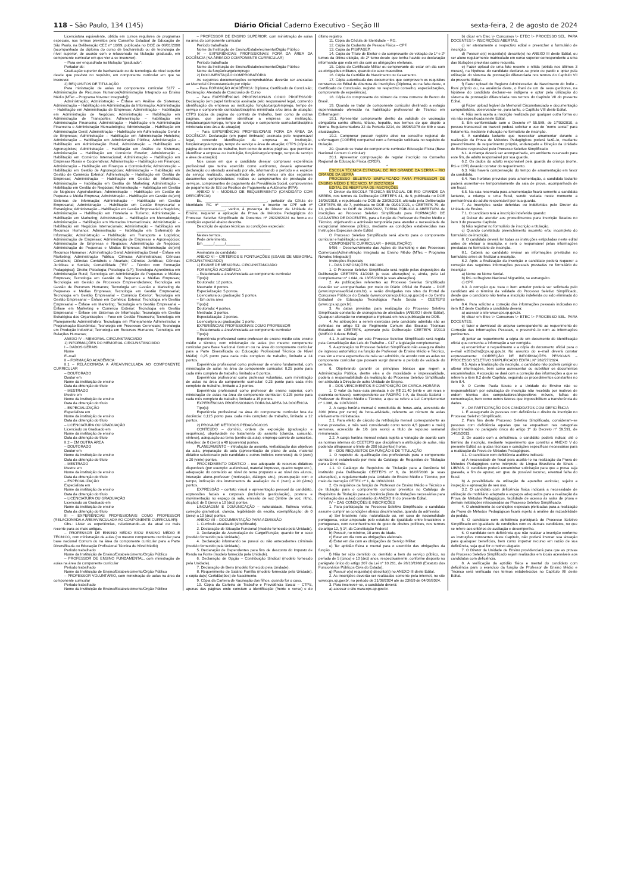118 – São Paulo, 134 (145) Diário Oficial Caderno Executivo - Seção III sexta-feira, 2 de agosto de 2024
Licenciatura equivalente, obtida em cursos regulares de programas especiais, nos termos previstos pelo Conselho Estadual de Educação de São Paulo, na Deliberação CEE nº 10/99, publicada no DOE de 08/01/2000 (acompanhado do diploma do curso de bacharelado ou de tecnologia de nível superior, de acordo com o relacionado na titulação graduado, em componente curricular em que vier a se inscrever).
– Para ser enquadrado na titulação "graduado":
Portador de:
Graduação superior de bacharelado ou de tecnologia de nível superior desde que previsto no requisito, em componente curricular em que se inscrever.
2) REQUISITOS DE TITULAÇÃO
Para ministração de aulas no componente curricular 5177 – Administração de Recursos Humanos(Administração Integrado ao Ensino Médio (MTec – Programa Novotec Integrado)):
Administração; Administração – Ênfase em Análise de Sistemas; Administração – Habilitação em Administração da Informação; Administração – Habilitação em Administração de Empresas; Administração – Habilitação em Administração de Negócios; Administração – Habilitação em Administração de Transportes; Administração – Habilitação em Administração Financeira; Administração – Habilitação em Administração Financeira e Administração Mercadológica; Administração – Habilitação em Administração Geral; Administração – Habilitação em Administração Geral e de Empresas; Administração – Habilitação em Administração Hoteleira; Administração – Habilitação em Administração Pública; Administração – Habilitação em Administração Rural; Administração – Habilitação em Agronegócios; Administração – Habilitação em Análise de Sistemas; Administração – Habilitação em Comércio Exterior; Administração – Habilitação em Comércio Internacional; Administração – Habilitação em Empresas Rurais e Cooperativas; Administração – Habilitação em Finanças; Administração – Habilitação em Finanças e Controladoria; Administração – Habilitação em Gestão de Agronegócios; Administração – Habilitação em Gestão de Comércio Exterior; Administração – Habilitação em Gestão de Empresas; Administração – Habilitação em Gestão de Informática; Administração – Habilitação em Gestão de Marketing; Administração – Habilitação em Gestão de Negócios; Administração – Habilitação em Gestão de Negócios Agroindustriais; Administração – Habilitação em Gestão de Pequena e Média Empresa; Administração – Habilitação em Gestão de(em) Sistemas de Informação; Administração – Habilitação em Gestão Empresarial; Administração – Habilitação em Gestão Empresarial e Estratégica; Administração – Habilitação em Gestão Empresarial e Negócios; Administração – Habilitação em Hotelaria e Turismo; Administração – Habilitação em Marketing; Administração – Habilitação em Mercadologia; Administração – Habilitação em Mercados Internacionais; Administração – Habilitação em Negócios Internacionais; Administração – Habilitação em Recursos Humanos; Administração – Habilitação em Sistema(s) de Informação; Administração – Habilitação em Transporte e Logística; Administração de Empresas; Administração de Empresas e Agronegócios; Administração de Empresas e Negócios; Administração de Negócios; Administração de Pequenas e Médias Empresas; Administração de(em) Recursos Humanos ; Administração Geral; Administração Geral – Ênfase em Marketing; Administração Pública; Ciências Administrativas; Ciências Contábeis; Ciências Contábeis e Atuariais; Ciências Jurídicas; Ciências Jurídicas e Sociais; Contabilidade ("EII" – Técnico com Formação Pedagógica); Direito; Psicologia; Psicologia (LP); Tecnologia Agronômica em Administração Rural; Tecnologia em Administração de Pequenas e Médias Empresas; Tecnologia em Gestão de Pequenas e Médias Empresas; Tecnologia em Gestão de Processos Empreendedores; Tecnologia em Gestão de Recursos Humanos; Tecnologia em Gestão e Marketing de Pequenas e Médias Empresas; Tecnologia em Gestão Empresarial; Tecnologia em Gestão Empresarial – Comércio Exterior; Tecnologia em Gestão Empresarial – Ênfase em Comércio Exterior; Tecnologia em Gestão Empresarial – Ênfase em Marketing; Tecnologia em Gestão Empresarial – Ênfase em Marketing e Comércio Exterior; Tecnologia em Gestão Empresarial – Ênfase em Sistemas de Informação; Tecnologia em Gestão Estratégica das Organizações – Foco em Gestão Financeira; Tecnologia em Planejamento Administrativo; Tecnologia em Planejamento Administrativo e Programação Econômica; Tecnologia em Processos Gerenciais; Tecnologia em Produção Industrial; Tecnologia em Recursos Humanos; Tecnologia em Relações Humanas;
ANEXO IV – MEMORIAL CIRCUNSTANCIADO
1) INFORMAÇÕES DO MEMORIAL CIRCUNSTANCIADO
I – DADOS GERAIS:
Nome
E–mail
II – FORMAÇÃO ACADÊMICA:
II.1 – RELACIONADA A ÁREA/VINCULADA AO COMPONENTE CURRICULAR
– DOUTORADO
Doutor em
Nome da instituição de ensino
Data da obtenção do título
– MESTRADO
Mestre em
Nome da instituição de ensino
Data da obtenção do título
– ESPECIALIZAÇÃO
Especialista em
Nome da instituição de ensino
Data da obtenção do título
– LICENCIATURA OU GRADUAÇÃO
Licenciado ou Graduado em
Nome da instituição de ensino
Data da obtenção do título
II.2 – EM OUTRA ÁREA
– DOUTORADO
Doutor em
Nome da instituição de ensino
Data da obtenção do título
– MESTRADO
Mestre em
Nome da instituição de ensino
Data da obtenção do título
– ESPECIALIZAÇÃO
Especialista em
Nome da instituição de ensino
Data da obtenção do título
– LICENCIATURA OU GRADUAÇÃO
Licenciado ou Graduado em
Nome da instituição de ensino
Data da obtenção do título
III – EXPERIÊNCIAS PROFISSIONAIS COMO PROFESSOR (RELACIONADA A ÁREA/VINCULADA AO COMPONENTE CURRICULAR):
Obs.: Listar as experiências, relacionando–as da atual ou mais recente para as mais antigas.
– PROFESSOR DE ENSINO MÉDIO E/OU ENSINO MÉDIO E TÉCNICO, com ministração de aulas (no mesmo componente curricular para base nacional Comum ou na área do componente curricular para a Parte Diversificada ou Educação Profissional Técnica de Nível Médio)
Período trabalhado
Nome da Instituição de Ensino/Estabelecimento/Órgão Público
– PROFESSOR DE ENSINO FUNDAMENTAL, com ministração de aulas na área do componente curricular
Período trabalhado
Nome da Instituição de Ensino/Estabelecimento/Órgão Público
– PROFESSOR VOLUNTÁRIO, com ministração de aulas na área do componente curricular
Período trabalhado
Nome da Instituição de Ensino/Estabelecimento/Órgão Público
– PROFESSOR DE ENSINO SUPERIOR, com ministração de aulas na área do componente curricular
Período trabalhado
Nome da Instituição de Ensino/Estabelecimento/Órgão Público
IV – EXPERIÊNCIAS PROFISSIONAIS FORA DA ÁREA DA DOCÊNCIA (NA ÁREA DO COMPONENTE CURRICULAR)
Período trabalhado
Nome da Instituição de Ensino/Estabelecimento/Órgão Público
Nome da função/cargo/emprego
2) DOCUMENTAÇÃO COMPROBATÓRIA
As seguintes documentações comprobatórias deverão ser anexadas ao Memorial Circunstanciado por cópia:
– Para FORMAÇÃO ACADÊMICA: Diploma; Certificado de Conclusão; Declaração; Atestado de Conclusão de Curso
– Para EXPERIÊNCIAS PROFISSIONAIS COMO PROFESSOR: Declaração (em papel timbrado) assinada pelo responsável legal, contendo identificação da empresa ou instituição, função/cargo/emprego, tempo de serviço e componente curricular/disciplina ministrada e/ou área de atuação; CTPS (cópia da página do contrato de trabalho, bem como de outras páginas. que permitam identificar a empresa ou instituição, função/cargo/emprego, tempo de serviço e componente curricular/disciplina ministrada e/ou área de atuação)
– Para EXPERIÊNCIAS PROFISSIONAIS FORA DA ÁREA DA DOCÊNCIA: Declaração (em papel timbrado) assinada pelo responsável legal, contendo identificação da empresa ou instituição, função/cargo/emprego, tempo de serviço e área de atuação; CTPS (cópia da página do contrato de trabalho, bem como de outras páginas. que permitam identificar a empresa ou instituição, função/cargo/emprego, tempo de serviço e área de atuação)
Nos casos em que o candidato desejar comprovar experiência profissional que tenha exercido como autônomo, deverá apresentar declaração ou atestado assinado por ele, informando o período e a espécie do serviço realizado, acompanhado de pelo menos um dos seguintes documentos comprobatórios: recibos ou comprovantes de prestação de serviços, comprovantes de pagamento da Previdência Social, comprovantes de pagamento de ISS ou Recibos de Pagamento a Autônomo (RPA).
ANEXO V – MODELO DE REQUERIMENTO (CANDIDATO COM DEFICIÊNCIA)
Eu, ______________________________, portador da Célula de Identidade RG nº ___________________ e inscrito no CPF sob nº ___________________, venho, à presença do Diretor da Unidade de Ensino, requerer a aplicação da Prova de Métodos Pedagógicos do Processo Seletivo Simplificado de Docentes nº 282/26/2024 na forma ou condição especial abaixo descrita.
Descrição de ajudas técnicas ou condições especiais:
____________________________________
Nestes termos,
Pede deferimento.
Em _____/_____/_______
____________________________________
Assinatura do candidato
ANEXO VI – CRITÉRIOS E PONTUAÇÕES (EXAME DE MEMORIAL CIRCUNSTANCIADO)
1) EXAME DE MEMORIAL CIRCUNSTANCIADO
FORMAÇÃO ACADÊMICA
– Relacionada a área/vinculada ao componente curricular
Tipo(s):
Doutorado: 12 pontos.
Mestrado: 8 pontos.
Especialização: 5 pontos.
Licenciatura ou graduação: 5 pontos.
– Em outra área
Tipo(s):
Doutorado: 4 pontos.
Mestrado: 3 pontos.
Especialização: 2 pontos.
Licenciatura ou graduação: 1 ponto.
EXPERIÊNCIAS PROFISSIONAIS COMO PROFESSOR
– Relacionada a área/vinculada ao componente curricular
Tipo(s):
Experiência profissional como professor de ensino médio e/ou ensino médio e técnico, com ministração de aulas (no mesmo componente curricular para Base Nacional Comum ou na área do componente curricular para a Parte Diversificada ou Educação Profissional Técnica de Nível Médio): 0,25 ponto para cada mês completo de trabalho, limitado a 24 pontos.
Experiência profissional como professor de ensino fundamental, com ministração de aulas na área do componente curricular: 0,25 ponto para cada mês completo de trabalho, limitado a 6 pontos.
Experiência profissional como professor voluntário, com ministração de aulas na área do componente curricular: 0,25 ponto para cada mês completo de trabalho, limitado a 3 pontos.
Experiência profissional como professor de ensino superior, com ministração de aulas na área do componente curricular: 0,125 ponto para cada mês completo de trabalho, limitado a 15 pontos.
EXPERIÊNCIAS PROFISSIONAIS FORA DA ÁREA DA DOCÊNCIA
Tipo(s):
Experiência profissional na área do componente curricular fora da docência: 0,125 ponto para cada mês completo de trabalho, limitado a 12 pontos.
2) PROVA DE MÉTODOS PEDAGÓGICOS
CONTEÚDO – domínio, ordem de exposição (graduação e sequência), objetividade no tratamento do assunto (clareza, concisão, síntese), adequação ao tema (centro da aula), emprego correto de conceitos, relações: de 0 (zero) a 40 (quarenta) pontos.
PLANEJAMENTO – introdução do assunto, verbalização dos objetivos da aula, preparação da aula (apresentação do plano de aula, material didático selecionado pelo candidato e outros indícios concretos): de 0 (zero) a 20 (vinte) pontos.
PROCEDIMENTO DIDÁTICO – uso adequado de recursos didáticos disponíveis (por exemplo: audiovisual, material impresso, quadro negro etc.), adequação do conteúdo ao nível do tema proposto e ao nível dos alunos, interação aluno–professor (motivação, diálogos etc.), preocupação com o tempo, indicação dos instrumentos de avaliação: de 0 (zero) a 20 (vinte) pontos.
EXPRESSÃO – contato visual e apresentação pessoal do candidato, expressões faciais e corporais (incluindo gesticulação), postura e movimentação no espaço da sala, emissão de voz (timbre de voz, ritmo, dicção): de 0 (zero) a 10 (dez) pontos.
LINGUAGEM E COMUNICAÇÃO – naturalidade, fluência verbal, correção gramatical, clareza, legibilidade da escrita, exemplificação: de 0 (zero) a 10 (dez) pontos.
ANEXO VII – DOCUMENTAÇÃO PARA ADMISSÃO
1. Currículo atualizado (simplificado).
2. Declaração de Situação Funcional (modelo fornecido pela Unidade).
3. Declaração de Acumulação de Cargo/Função, quando for o caso (modelo fornecido pela Unidade).
4. Declaração informando se possui ou não antecedentes criminais (modelo fornecido pela Unidade).
5. Declaração de Dependentes para fins de desconto do Imposto de Renda na Fonte (modelo fornecido pela Unidade).
6. Declaração de Opção – Contribuição Sindical (modelo fornecido pela Unidade).
7. Declaração de Bens (modelo fornecido pela Unidade).
8. Requerimento de Salário Família (modelo fornecido pela Unidade), e cópia da(s) Certidão(ões) de Nascimento.
9. Cópia da Carteira de Vacinação dos filhos, quando for o caso.
10. Cópia da Carteira de Trabalho e Previdência Social – CTPS, apenas das páginas onde constam a identificação (frente e verso) e do último registro.
11. Cópia da Cédula de Identidade – RG.
12. Cópia do Cadastro de Pessoa Física – CPF.
13. Cópia do PIS/PASEP.
14. Cópia do Título de Eleitor e do comprovante de votação do 1º e 2º turnos da última eleição, do 2º turno desde que tenha havido ou declaração informando que está em dia com as obrigações eleitorais.
15. Cópia do Certificado Militar ou comprovante de estar em dia com as obrigações militares, quando do sexo masculino.
16. Cópia da Certidão de Nascimento ou Casamento.
17. Cópia autenticada dos documentos que comprovem os requisitos constantes do Edital de Abertura de Inscrições (Diploma, ou na falta deste, o Certificado de Conclusão, registro no respectivo conselho, especializações, comprovante de experiência).
18. Cópia do comprovante do número da conta corrente do Banco do Brasil.
19. Quando se tratar de componente curricular destinado a estágio supervisionado oferecido na habilitação profissional de Técnico em Enfermagem:
19.1. Apresentar comprovante dentro da validade de vacinação obrigatória contra difteria, tétano, hepatite, nos termos do que dispõe a Norma Regulamentadora 32 da Portaria 3214, de 08/06/1978 do Mtb e suas atualizações.
19.2. Comprovar possuir registro ativo no conselho regional de enfermagem (COREN) compatível com a formação solicitada no requisito de titulação.
20. Quando se tratar do componente curricular Educação Física (Base Nacional Comum Curricular):
20.1. Apresentar comprovação de regular inscrição no Conselho Regional de Educação Física (CREF).
*
ESCOLA TÉCNICA ESTADUAL DE RIO GRANDE DA SERRA – RIO GRANDE DA SERRA
PROCESSO SELETIVO SIMPLIFICADO PARA PROFESSOR DE ENSINO MÉDIO E TÉCNICO, Nº 282/27/2024
EDITAL DE ABERTURA DE INSCRIÇÕES
O Diretor da ESCOLA TÉCNICA ESTADUAL DE RIO GRANDE DA SERRA, nos termos da Deliberação CEETEPS 41, de 9, publicada no DOE 16/08/2018, e republicada no DOE de 23/08/2018, alterada pela Deliberação CEETEPS 68, de 7, publicada no DOE de 09/01/2021, e CEETEPS 79, de 13, publicada no DOE de 28/01/2022, TORNA PÚBLICA A ABERTURA de inscrições ao Processo Seletivo Simplificado para FORMAÇÃO DE CADASTRO DE DOCENTES, para a função de Professor de Ensino Médio e Técnico, objetivando a admissão temporária para atender a necessidade de excepcional interesse público, mediante as condições estabelecidas nas Instruções Especiais deste Edital.
O Processo Seletivo Simplificado será aberto para o componente curricular e habilitação a seguir:
COMPONENTE CURRICULAR – (HABILITAÇÃO):
5456 – Desenvolvimento das Ações de Marketing e dos Processos Comerciais(Administração Integrado ao Ensino Médio (MTec – Programa Novotec Integrado))
Instruções Especiais
I – DAS DISPOSIÇÕES INICIAIS
1. O Processo Seletivo Simplificado será regido pelas disposições da Deliberação CEETEPS 41/2018 (e suas alterações) e, ainda, pela Lei Complementar nº 1.044, de 13/05/2008 (e suas alterações).
2. As publicações referentes ao Processo Seletivo Simplificado deverão ser acompanhadas por meio do Diário Oficial do Estado – DOE (www.imprensaoficial.com.br), e serão divulgadas nos sites do Portal de Concursos Públicos do Estado (www.concursopublico.sp.gov.br) e do Centro Estadual de Educação Tecnológica Paula Souza – CEETEPS (www.cps.sp.gov.br).
3. As datas previstas para realização do Processo Seletivo Simplificado constarão de cronograma de atividades (ANEXO I deste Edital). Qualquer alteração no cronograma implicará em nova publicação no DOE.
4. As atribuições a serem exercidas pelo candidato admitido são as definidas no artigo 93 do Regimento Comum das Escolas Técnicas Estaduais do CEETEPS, aprovado pela Deliberação CEETEPS 3/2013 (ANEXO II deste Edital).
4.1. A admissão por este Processo Seletivo Simplificado será regida pela Consolidação das Leis do Trabalho – CLT e legislação complementar.
5. A aprovação no Processo Seletivo Simplificado não assegura direito de ingresso automático na função de Professor de Ensino Médio e Técnico, mas sim a mera expectativa de nela ser admitido, de acordo com as aulas no componente curricular que possam surgir durante o período de validade do certame.
6. Objetivando garantir os princípios básicos que regem a Administração Pública, dentre eles o de moralidade e impessoalidade, poderá a responsabilidade da realização do Processo Seletivo Simplificado ser atribuída à Direção de outra Unidade de Ensino.
II – DOS VENCIMENTOS E COMPOSIÇÃO DA CARGA–HORÁRIA
1. O valor da hora–aula prestada é de R$ 21,40 (vinte e um reais e quarenta centavos), correspondente ao PADRÃO I–A, da Escala Salarial – Professor de Ensino Médio e Técnico, a que se refere a Lei Complementar nº 1.388, de 11/07/2023.
2. A carga horária mensal é constituída de horas–aula, acrescida de 30% (trinta por cento) de hora–atividade, referente ao número de aulas efetivamente ministradas.
2.1. Para efeito de cálculo da retribuição mensal correspondente às horas prestadas, o mês será considerado como tendo 4,5 (quatro e meio) semanas, acrescido de 1/6 (um sexto) a título de repouso semanal remunerado.
2.2. A carga horária mensal estará sujeita a variação de acordo com as normas internas do CEETEPS que disciplinam a atribuição de aulas, não podendo ultrapassar o limite de 200 (duzentas) horas.
III – DOS REQUISITOS DA FUNÇÃO E DE TITULAÇÃO
1. O requisito de qualificação dos profissionais para o componente curricular é estabelecido por meio do Catálogo de Requisitos de Titulação para a Docência.
1.1. O Catálogo de Requisitos de Titulação para a Docência foi instituído pela Deliberação CEETEPS nº 6, de 16/07/2008 (e suas alterações), e regulamentado pela Unidade do Ensino Médio e Técnico, por meio da Instrução CETEC nº 1, de 19/02/2013.
2. Os requisitos da função de Professor de Ensino Médio e Técnico e de titulação para o componente curricular previstos no Catálogo de Requisitos de Titulação para a Docência (lista de titulações necessárias para ministração das aulas) constarão do ANEXO III do presente Edital.
IV – DAS CONDIÇÕES E INSCRIÇÕES
1. Para participação no Processo Seletivo Simplificado, o candidato assume cumprir as condições abaixo discriminadas, quando da admissão:
a) Ser brasileiro nato, naturalizado ou, em caso de nacionalidade portuguesa, estar amparado pelo estatuto de igualdade entre brasileiros e portugueses, com reconhecimento de gozo de direitos políticos, nos termos do artigo 12, § 1º, da Constituição Federal;
b) Possuir, no mínimo, 18 anos de idade.
c) Estar em dia com as obrigações eleitorais.
d) Estar em dia com as obrigações do Serviço Militar.
e) Ter aptidão física e mental para o exercício das obrigações da função.
f) Não ter sido demitido ou demitido a bem do serviço público, no período de 5 (cinco) e 10 (dez) anos, respectivamente, conforme disposto no parágrafo único do artigo 307 da Lei nº 10.261, de 28/10/1968 (Estatuto dos Funcionários Públicos Civis do Estado).
g) Possuir o(s) requisito(s) descrito(s) no ANEXO III deste Edital.
2. As inscrições deverão ser realizadas somente pela internet, no site www.cps.sp.gov.br, no período de 21/08/2024 até às 23h59 de 04/09/2024.
3. Para inscrever–se, o candidato deverá:
a) acessar o site www.cps.sp.gov.br.
b) clicar em Etec \> Concursos \> ETEC \> PROCESSO SEL. PARA DOCENTES \> INSCRIÇÕES ABERTAS.
c) ler atentamente o respectivo edital e preencher o formulário de inscrição.
d) Possuir o(s) requisito(s) descrito(s) no ANEXO III deste Edital, ou ser aluno regularmente matriculado em curso superior correspondente a uma das titulações previstas como requisito.
e) Fazer upload de uma foto recente e nítida (obtida nos últimos 3 meses), na hipótese do candidato declarar–se preto ou pardo e optar pela utilização do sistema de pontuação diferenciada nos termos do Capítulo VII do presente Edital.
f) Fazer upload do Registro Administrativo de Nascimento do Índio – Rani próprio ou, na ausência deste, o Rani de um de seus genitores, na hipótese do candidato declarar–se indígena e optar pela utilização do sistema de pontuação diferenciada nos termos do Capítulo VII do presente Edital.
g) Fazer upload legível do Memorial Circunstanciado e documentação comprobatória, observando–se, para tanto, o Capítulo VIII deste Edital.
4. Não será aceita a inscrição realizada por qualquer outra forma ou via não especificada neste Edital.
5. Em conformidade com o Decreto nº 55.588, de 17/03/2010, a pessoa transexual ou travesti poderá solicitar o uso do "nome social" para tratamento, mediante indicação no formulário de inscrição.
6. A candidata lactante que necessitar amamentar durante a realização da Prova de Métodos Pedagógicos poderá fazê–lo, mediante preenchimento de requerimento próprio, endereçado a Direção da Unidade de Ensino responsável pelo Processo Seletivo Simplificado.
6.1. A criança deverá ser acompanhada, em ambiente reservado para este fim, de adulto responsável por sua guarda.
6.2. Os dados do adulto responsável pela guarda da criança (nome, RG e CPF) deverão constar do requerimento.
6.3. Não haverá compensação do tempo de amamentação em favor da candidata.
6.4. Nos horários previstos para amamentação, a candidata lactante poderá ausentar–se temporariamente da sala de prova, acompanhada de um fiscal.
6.5. Na sala reservada para amamentação ficará somente a candidata lactante, a criança e uma fiscal, sendo vedada neste momento a permanência do adulto responsável por sua guarda.
7. As inscrições serão deferidas ou indeferidas pelo Diretor da Unidade de Ensino.
7.1. O candidato terá a inscrição indeferida quando:
a) Deixar de atender aos procedimentos para inscrição listados no item 3 do presente Capítulo.
b) Não registrar no formulário de inscrição a titulação.
c) Quando constatado preenchimento incorreto e/ou incompleto do formulário de inscrição.
8. O candidato deverá ler todas as instruções estipuladas neste edital antes de efetuar a inscrição, e será o responsável pelas informações prestadas no formulário de inscrição.
8.1. Caberá ao candidato revisar as informações prestadas no formulário antes de finalizar a inscrição.
8.2. Após a finalização da inscrição o candidato poderá requerer a correção das seguintes informações pessoais prestadas no formulário de inscrição:
a) Nome ou Nome Social.
b) RG ou Registro Nacional Migratório, se estrangeiro.
c) CPF.
8.3. A correção que trata o item anterior poderá ser solicitada pelo candidato até o término da validade do Processo Seletivo Simplificado, desde que o candidato não tenha a inscrição indeferida ou sido eliminado do certame.
8.4. Para solicitar a correção das informações pessoais indicadas no item 8.2 deste Capítulo o candidato deverá:
a) acessar o site www.cps.sp.gov.br.
b) clicar em Etec \> Concursos \> ETEC \> PROCESSO SEL. PARA DOCENTES.
c) fazer o download do arquivo correspondente ao requerimento de Correção das Informações Pessoais, e preenchê–lo com as informações pertinentes.
d) juntar ao requerimento a cópia de um documento de identificação oficial que contenha a informação a ser corrigida.
e) encaminhar o requerimento e a cópia do documento oficial para o e–mail e282adm@cps.sp.gov.br. No assunto do e–mail deverá constar expressamente: CORREÇÃO DE INFORMAÇÕES PESSOAIS – PROCESSO SELETIVO SIMPLIFICADO EDITAL Nº 282/27/2024.
8.5. Após a finalização da inscrição, o candidato não poderá corrigir ou alterar informações, bem como acrescentar ou substituir os documentos encaminhados. A exceção se dará com a correção das informações a que se referem o item 8.2 deste Capítulo, seguindo os procedimentos constantes no item 8.4.
9. O Centro Paula Souza e a Unidade de Ensino não se responsabilizam por solicitação de inscrição não recebida por motivos de ordem técnica dos computadores/dispositivos móveis, falhas de comunicação, bem como outros fatores que impossibilitem a transferência de dados.
V – DA PARTICIPAÇÃO DOS CANDIDATOS COM DEFICIÊNCIA
1. É assegurado às pessoas com deficiência o direito de inscrição no Processo Seletivo Simplificado.
2. Para fins deste Processo Seletivo Simplificado, consideram–se pessoas com deficiência aquelas que se enquadram nas categorias discriminadas no parágrafo único do artigo 1º do Decreto nº 59.591, de 14/10/2013.
3. De acordo com a deficiência, o candidato poderá indicar, até o término da inscrição, mediante requerimento que constitui o ANEXO V do presente Edital, as ajudas técnicas e condições específicas necessárias para a realização da Prova de Métodos Pedagógicos.
3.1. O candidato com deficiência auditiva indicará:
a) A necessidade de fiscal para auxiliá–lo na realização da Prova de Métodos Pedagógicos como intérprete de Língua Brasileira de Sinais – LIBRAS. O candidato poderá encaminhar solicitação para que a prova seja gravada, a fim de apurar, em grau de possível recurso, eventual falha do fiscal.
b) A possibilidade de utilização de aparelho auricular, sujeito a inspeção e aprovação de seu uso.
3.2. O candidato com deficiência física indicará a necessidade de utilização de mobiliário adaptado e espaços adequados para a realização da Prova de Métodos Pedagógicos, facilidade de acesso às salas de prova e demais instalações relacionadas ao Processo Seletivo Simplificado.
4. O atendimento às condições especiais pleiteadas para a realização da Prova de Métodos Pedagógicos ficará sujeito à análise da razoabilidade do pedido.
5. O candidato com deficiência participará do Processo Seletivo Simplificado em igualdade de condições com os demais candidatos, no que se refere aos critérios de avaliação e desempenho.
6. O candidato com deficiência que não realizar a inscrição conforme as instruções constantes deste Capítulo, não poderá invocar sua situação para quaisquer benefícios, bem como impetrar recurso em razão de sua deficiência, seja qual for o motivo alegado.
7. O Diretor da Unidade de Ensino providenciará para que as provas do Processo Seletivo Simplificado sejam realizadas em locais acessíveis aos candidatos com deficiência.
8. A verificação da aptidão física e mental do candidato com deficiência para o exercício da função de Professor de Ensino Médio e Técnico será verificada nos termos estabelecidos no Capítulo XII deste Edital.